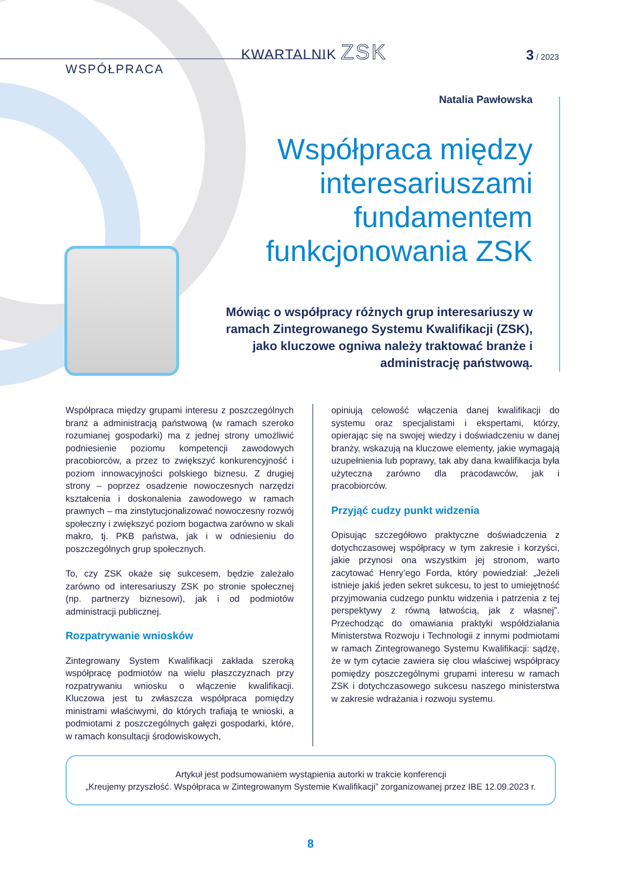KWARTALNIK ZSK
WSPÓŁPRACA
3 / 2023
Natalia Pawłowska
Współpraca między interesariuszami fundamentem funkcjonowania ZSK
Mówiąc o współpracy różnych grup interesariuszy w ramach Zintegrowanego Systemu Kwalifikacji (ZSK), jako kluczowe ogniwa należy traktować branże i administrację państwową.
Współpraca między grupami interesu z poszczególnych branż a administracją państwową (w ramach szeroko rozumianej gospodarki) ma z jednej strony umożliwić podniesienie poziomu kompetencji zawodowych pracobiorców, a przez to zwiększyć konkurencyjność i poziom innowacyjności polskiego biznesu. Z drugiej strony – poprzez osadzenie nowoczesnych narzędzi kształcenia i doskonalenia zawodowego w ramach prawnych – ma zinstytucjonalizować nowoczesny rozwój społeczny i zwiększyć poziom bogactwa zarówno w skali makro, tj. PKB państwa, jak i w odniesieniu do poszczególnych grup społecznych.
To, czy ZSK okaże się sukcesem, będzie zależało zarówno od interesariuszy ZSK po stronie społecznej (np. partnerzy biznesowi), jak i od podmiotów administracji publicznej.
Rozpatrywanie wniosków
Zintegrowany System Kwalifikacji zakłada szeroką współpracę podmiotów na wielu płaszczyznach przy rozpatrywaniu wniosku o włączenie kwalifikacji. Kluczowa jest tu zwłaszcza współpraca pomiędzy ministrami właściwymi, do których trafiają te wnioski, a podmiotami z poszczególnych gałęzi gospodarki, które, w ramach konsultacji środowiskowych,
opiniują celowość włączenia danej kwalifikacji do systemu oraz specjalistami i ekspertami, którzy, opierając się na swojej wiedzy i doświadczeniu w danej branży, wskazują na kluczowe elementy, jakie wymagają uzupełnienia lub poprawy, tak aby dana kwalifikacja była użyteczna zarówno dla pracodawców, jak i pracobiorców.
Przyjąć cudzy punkt widzenia
Opisując szczegółowo praktyczne doświadczenia z dotychczasowej współpracy w tym zakresie i korzyści, jakie przynosi ona wszystkim jej stronom, warto zacytować Henry’ego Forda, który powiedział: „Jeżeli istnieje jakiś jeden sekret sukcesu, to jest to umiejętność przyjmowania cudzego punktu widzenia i patrzenia z tej perspektywy z równą łatwością, jak z własnej”. Przechodząc do omawiania praktyki współdziałania Ministerstwa Rozwoju i Technologii z innymi podmiotami w ramach Zintegrowanego Systemu Kwalifikacji: sądzę, że w tym cytacie zawiera się clou właściwej współpracy pomiędzy poszczególnymi grupami interesu w ramach ZSK i dotychczasowego sukcesu naszego ministerstwa w zakresie wdrażania i rozwoju systemu.
Artykuł jest podsumowaniem wystąpienia autorki w trakcie konferencji
„Kreujemy przyszłość. Współpraca w Zintegrowanym Systemie Kwalifikacji” zorganizowanej przez IBE 12.09.2023 r.
8